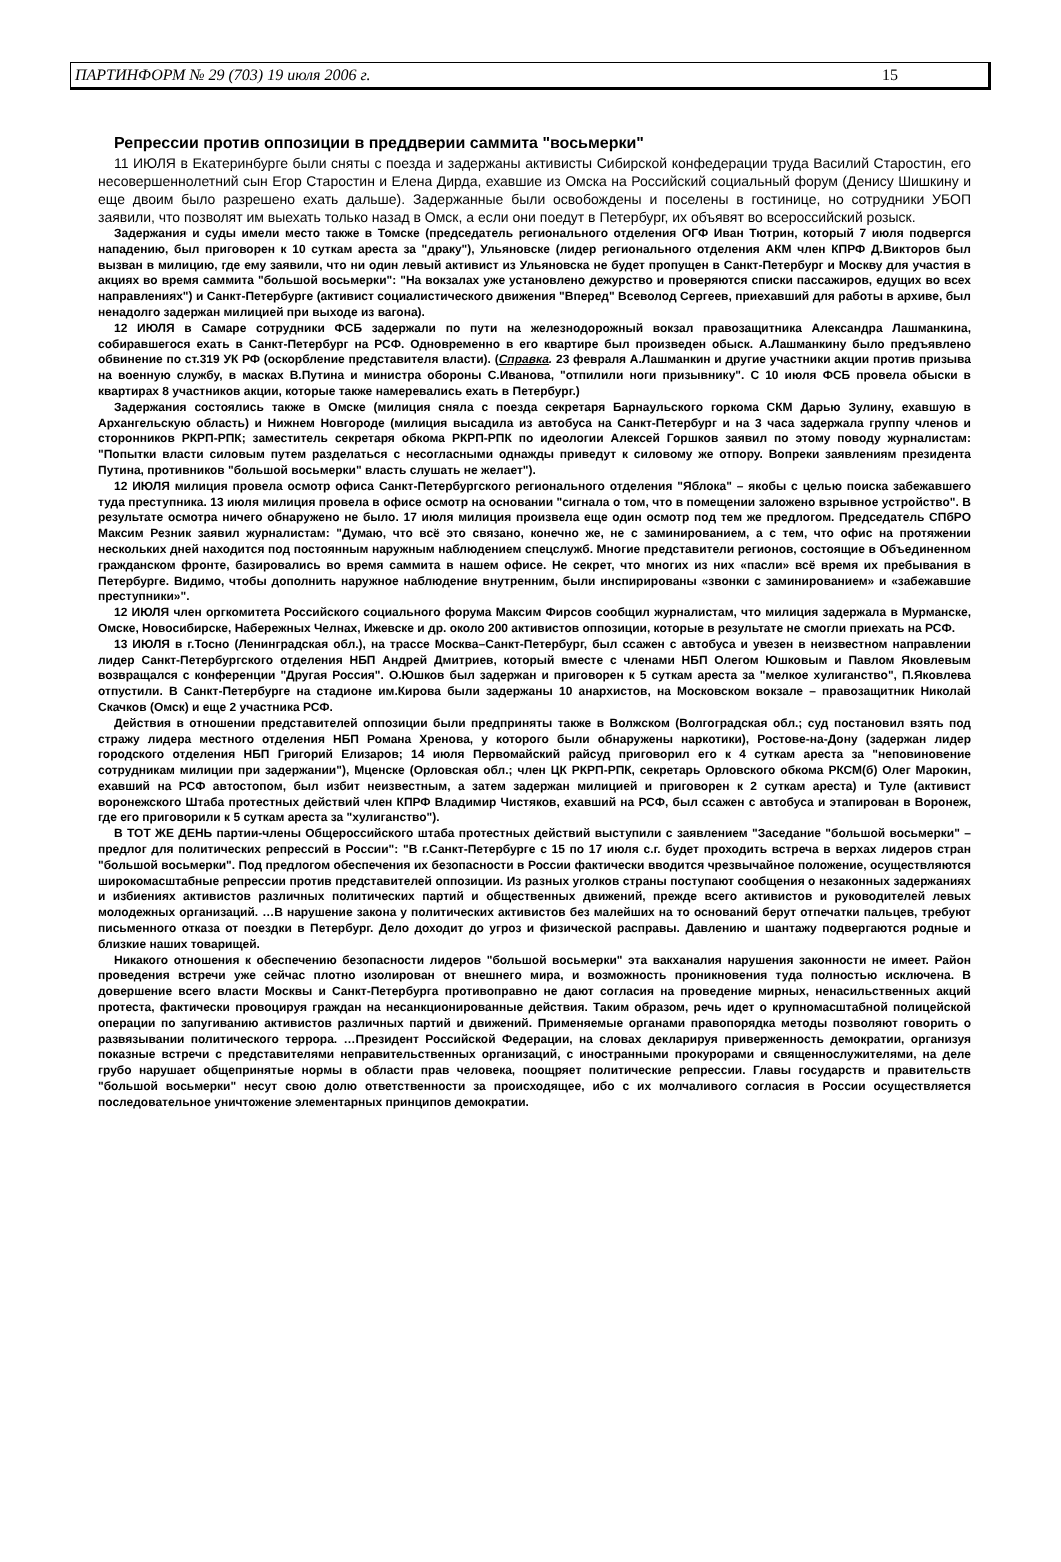ПАРТИНФОРМ № 29 (703) 19 июля 2006 г. 15
Репрессии против оппозиции в преддверии саммита "восьмерки"
11 ИЮЛЯ в Екатеринбурге были сняты с поезда и задержаны активисты Сибирской конфедерации труда Василий Старостин, его несовершеннолетний сын Егор Старостин и Елена Дирда, ехавшие из Омска на Российский социальный форум (Денису Шишкину и еще двоим было разрешено ехать дальше). Задержанные были освобождены и поселены в гостинице, но сотрудники УБОП заявили, что позволят им выехать только назад в Омск, а если они поедут в Петербург, их объявят во всероссийский розыск.
Задержания и суды имели место также в Томске (председатель регионального отделения ОГФ Иван Тютрин, который 7 июля подвергся нападению, был приговорен к 10 суткам ареста за "драку"), Ульяновске (лидер регионального отделения АКМ член КПРФ Д.Викторов был вызван в милицию, где ему заявили, что ни один левый активист из Ульяновска не будет пропущен в Санкт-Петербург и Москву для участия в акциях во время саммита "большой восьмерки": "На вокзалах уже установлено дежурство и проверяются списки пассажиров, едущих во всех направлениях") и Санкт-Петербурге (активист социалистического движения "Вперед" Всеволод Сергеев, приехавший для работы в архиве, был ненадолго задержан милицией при выходе из вагона).
12 ИЮЛЯ в Самаре сотрудники ФСБ задержали по пути на железнодорожный вокзал правозащитника Александра Лашманкина, собиравшегося ехать в Санкт-Петербург на РСФ. Одновременно в его квартире был произведен обыск. А.Лашманкину было предъявлено обвинение по ст.319 УК РФ (оскорбление представителя власти). (Справка. 23 февраля А.Лашманкин и другие участники акции против призыва на военную службу, в масках В.Путина и министра обороны С.Иванова, "отпилили ноги призывнику". С 10 июля ФСБ провела обыски в квартирах 8 участников акции, которые также намеревались ехать в Петербург.)
Задержания состоялись также в Омске (милиция сняла с поезда секретаря Барнаульского горкома СКМ Дарью Зулину, ехавшую в Архангельскую область) и Нижнем Новгороде (милиция высадила из автобуса на Санкт-Петербург и на 3 часа задержала группу членов и сторонников РКРП-РПК; заместитель секретаря обкома РКРП-РПК по идеологии Алексей Горшков заявил по этому поводу журналистам: "Попытки власти силовым путем разделаться с несогласными однажды приведут к силовому же отпору. Вопреки заявлениям президента Путина, противников "большой восьмерки" власть слушать не желает").
12 ИЮЛЯ милиция провела осмотр офиса Санкт-Петербургского регионального отделения "Яблока" – якобы с целью поиска забежавшего туда преступника. 13 июля милиция провела в офисе осмотр на основании "сигнала о том, что в помещении заложено взрывное устройство". В результате осмотра ничего обнаружено не было. 17 июля милиция произвела еще один осмотр под тем же предлогом. Председатель СПбРО Максим Резник заявил журналистам: "Думаю, что всё это связано, конечно же, не с заминированием, а с тем, что офис на протяжении нескольких дней находится под постоянным наружным наблюдением спецслужб. Многие представители регионов, состоящие в Объединенном гражданском фронте, базировались во время саммита в нашем офисе. Не секрет, что многих из них «пасли» всё время их пребывания в Петербурге. Видимо, чтобы дополнить наружное наблюдение внутренним, были инспирированы «звонки с заминированием» и «забежавшие преступники»".
12 ИЮЛЯ член оргкомитета Российского социального форума Максим Фирсов сообщил журналистам, что милиция задержала в Мурманске, Омске, Новосибирске, Набережных Челнах, Ижевске и др. около 200 активистов оппозиции, которые в результате не смогли приехать на РСФ.
13 ИЮЛЯ в г.Тосно (Ленинградская обл.), на трассе Москва–Санкт-Петербург, был ссажен с автобуса и увезен в неизвестном направлении лидер Санкт-Петербургского отделения НБП Андрей Дмитриев, который вместе с членами НБП Олегом Юшковым и Павлом Яковлевым возвращался с конференции "Другая Россия". О.Юшков был задержан и приговорен к 5 суткам ареста за "мелкое хулиганство", П.Яковлева отпустили. В Санкт-Петербурге на стадионе им.Кирова были задержаны 10 анархистов, на Московском вокзале – правозащитник Николай Скачков (Омск) и еще 2 участника РСФ.
Действия в отношении представителей оппозиции были предприняты также в Волжском (Волгоградская обл.; суд постановил взять под стражу лидера местного отделения НБП Романа Хренова, у которого были обнаружены наркотики), Ростове-на-Дону (задержан лидер городского отделения НБП Григорий Елизаров; 14 июля Первомайский райсуд приговорил его к 4 суткам ареста за "неповиновение сотрудникам милиции при задержании"), Мценске (Орловская обл.; член ЦК РКРП-РПК, секретарь Орловского обкома РКСМ(б) Олег Марокин, ехавший на РСФ автостопом, был избит неизвестным, а затем задержан милицией и приговорен к 2 суткам ареста) и Туле (активист воронежского Штаба протестных действий член КПРФ Владимир Чистяков, ехавший на РСФ, был ссажен с автобуса и этапирован в Воронеж, где его приговорили к 5 суткам ареста за "хулиганство").
В ТОТ ЖЕ ДЕНЬ партии-члены Общероссийского штаба протестных действий выступили с заявлением "Заседание "большой восьмерки" – предлог для политических репрессий в России": "В г.Санкт-Петербурге с 15 по 17 июля с.г. будет проходить встреча в верхах лидеров стран "большой восьмерки". Под предлогом обеспечения их безопасности в России фактически вводится чрезвычайное положение, осуществляются широкомасштабные репрессии против представителей оппозиции. Из разных уголков страны поступают сообщения о незаконных задержаниях и избиениях активистов различных политических партий и общественных движений, прежде всего активистов и руководителей левых молодежных организаций. …В нарушение закона у политических активистов без малейших на то оснований берут отпечатки пальцев, требуют письменного отказа от поездки в Петербург. Дело доходит до угроз и физической расправы. Давлению и шантажу подвергаются родные и близкие наших товарищей.
Никакого отношения к обеспечению безопасности лидеров "большой восьмерки" эта вакханалия нарушения законности не имеет. Район проведения встречи уже сейчас плотно изолирован от внешнего мира, и возможность проникновения туда полностью исключена. В довершение всего власти Москвы и Санкт-Петербурга противоправно не дают согласия на проведение мирных, ненасильственных акций протеста, фактически провоцируя граждан на несанкционированные действия. Таким образом, речь идет о крупномасштабной полицейской операции по запугиванию активистов различных партий и движений. Применяемые органами правопорядка методы позволяют говорить о развязывании политического террора. …Президент Российской Федерации, на словах декларируя приверженность демократии, организуя показные встречи с представителями неправительственных организаций, с иностранными прокурорами и священнослужителями, на деле грубо нарушает общепринятые нормы в области прав человека, поощряет политические репрессии. Главы государств и правительств "большой восьмерки" несут свою долю ответственности за происходящее, ибо с их молчаливого согласия в России осуществляется последовательное уничтожение элементарных принципов демократии.